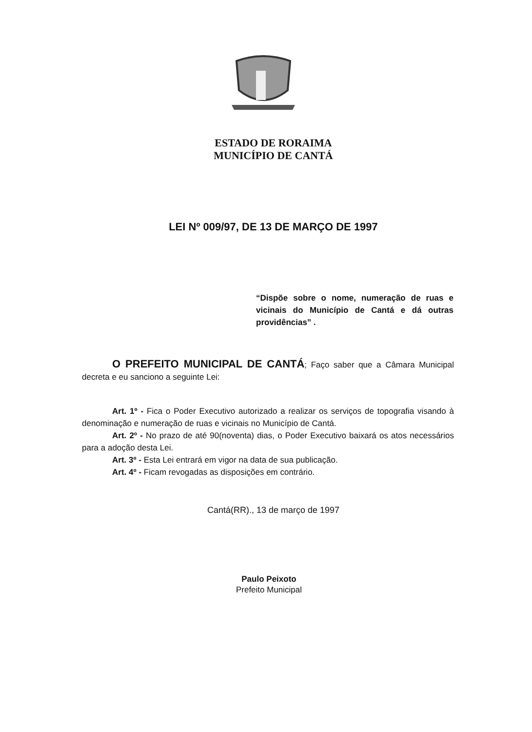ESTADO DE RORAIMA
MUNICÍPIO DE CANTÁ
LEI Nº 009/97, DE 13 DE MARÇO DE 1997
“Dispõe sobre o nome, numeração de ruas e vicinais do Município de Cantá e dá outras providências” .
O PREFEITO MUNICIPAL DE CANTÁ; Faço saber que a Câmara Municipal decreta e eu sanciono a seguinte Lei:
Art. 1º - Fica o Poder Executivo autorizado a realizar os serviços de topografia visando à denominação e numeração de ruas e vicinais no Município de Cantá.
Art. 2º - No prazo de até 90(noventa) dias, o Poder Executivo baixará os atos necessários para a adoção desta Lei.
Art. 3º - Esta Lei entrará em vigor na data de sua publicação.
Art. 4º - Ficam revogadas as disposições em contrário.
Cantá(RR)., 13 de março de 1997
Paulo Peixoto
Prefeito Municipal